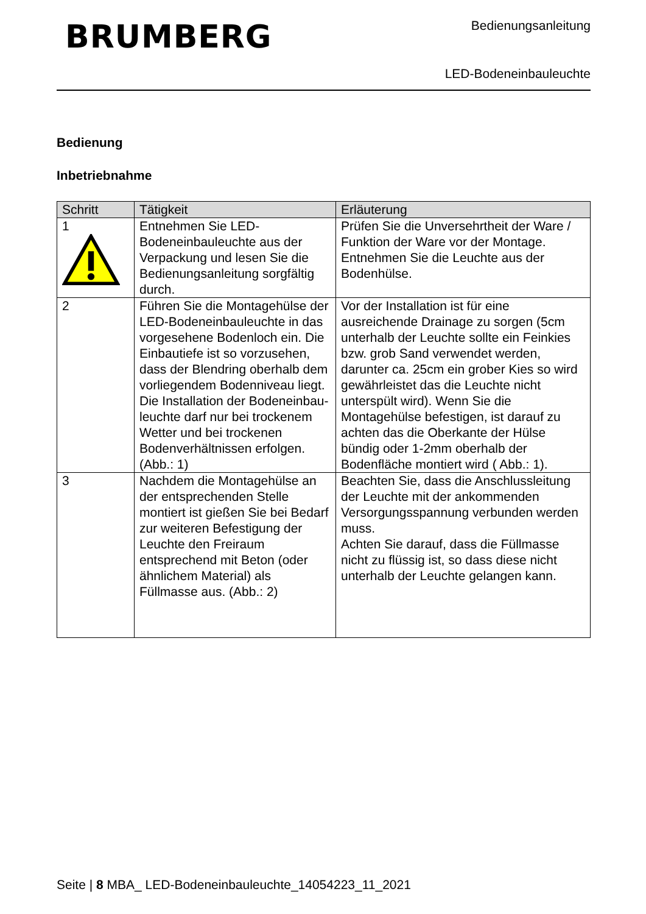BRUMBERG
Bedienungsanleitung
LED-Bodeneinbauleuchte
Bedienung
Inbetriebnahme
| Schritt | Tätigkeit | Erläuterung |
| --- | --- | --- |
| 1 | Entnehmen Sie LED-Bodeneinbauleuchte aus der Verpackung und lesen Sie die Bedienungsanleitung sorgfältig durch. | Prüfen Sie die Unversehrtheit der Ware / Funktion der Ware vor der Montage. Entnehmen Sie die Leuchte aus der Bodenhülse. |
| 2 | Führen Sie die Montagehülse der LED-Bodeneinbauleuchte in das vorgesehene Bodenloch ein. Die Einbautiefe ist so vorzusehen, dass der Blendring oberhalb dem vorliegendem Bodenniveau liegt. Die Installation der Bodeneinbau-leuchte darf nur bei trockenem Wetter und bei trockenen Bodenverhältnissen erfolgen. (Abb.: 1) | Vor der Installation ist für eine ausreichende Drainage zu sorgen (5cm unterhalb der Leuchte sollte ein Feinkies bzw. grob Sand verwendet werden, darunter ca. 25cm ein grober Kies so wird gewährleistet das die Leuchte nicht unterspült wird). Wenn Sie die Montagehülse befestigen, ist darauf zu achten das die Oberkante der Hülse bündig oder 1-2mm oberhalb der Bodenfläche montiert wird ( Abb.: 1). |
| 3 | Nachdem die Montagehülse an der entsprechenden Stelle montiert ist gießen Sie bei Bedarf zur weiteren Befestigung der Leuchte den Freiraum entsprechend mit Beton (oder ähnlichem Material) als Füllmasse aus. (Abb.: 2) | Beachten Sie, dass die Anschlussleitung der Leuchte mit der ankommenden Versorgungsspannung verbunden werden muss. Achten Sie darauf, dass die Füllmasse nicht zu flüssig ist, so dass diese nicht unterhalb der Leuchte gelangen kann. |
Seite | 8 MBA_ LED-Bodeneinbauleuchte_14054223_11_2021